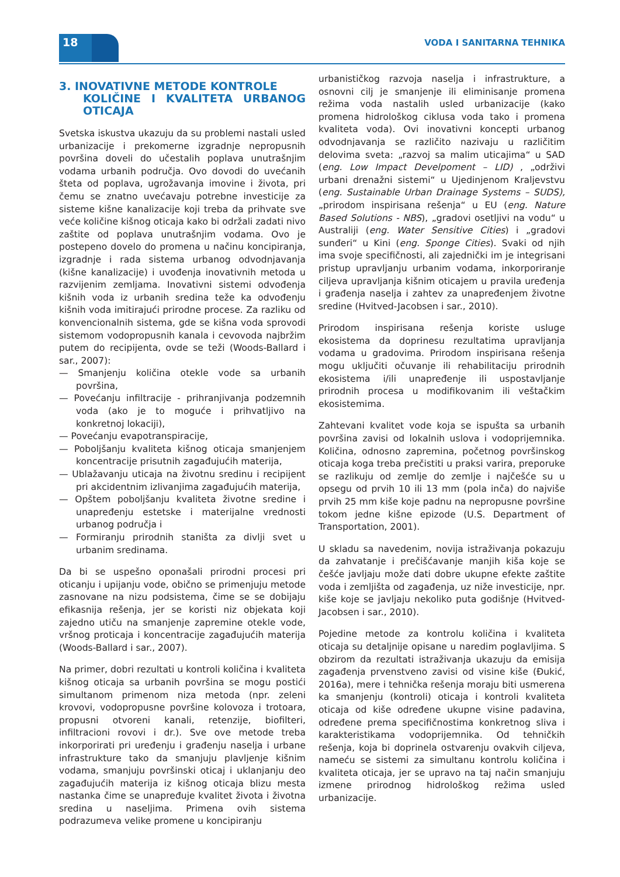18 VODA I SANITARNA TEHNIKA
3. INOVATIVNE METODE KONTROLE
KOLIČINE I KVALITETA URBANOG OTICAJA
Svetska iskustva ukazuju da su problemi nastali usled urbanizacije i prekomerne izgradnje nepropusnih površina doveli do učestalih poplava unutrašnjim vodama urbanih područja. Ovo dovodi do uvećanih šteta od poplava, ugrožavanja imovine i života, pri čemu se znatno uvećavaju potrebne investicije za sisteme kišne kanalizacije koji treba da prihvate sve veće količine kišnog oticaja kako bi održali zadati nivo zaštite od poplava unutrašnjim vodama. Ovo je postepeno dovelo do promena u načinu koncipiranja, izgradnje i rada sistema urbanog odvodnjavanja (kišne kanalizacije) i uvođenja inovativnih metoda u razvijenim zemljama. Inovativni sistemi odvođenja kišnih voda iz urbanih sredina teže ka odvođenju kišnih voda imitirajući prirodne procese. Za razliku od konvencionalnih sistema, gde se kišna voda sprovodi sistemom vodopropusnih kanala i cevovoda najbržim putem do recipijenta, ovde se teži (Woods-Ballard i sar., 2007):
— Smanjenju količina otekle vode sa urbanih površina,
— Povećanju infiltracije - prihranjivanja podzemnih voda (ako je to moguće i prihvatljivo na konkretnoj lokaciji),
— Povećanju evapotranspiracije,
— Poboljšanju kvaliteta kišnog oticaja smanjenjem koncentracije prisutnih zagađujućih materija,
— Ublažavanju uticaja na životnu sredinu i recipijent pri akcidentnim izlivanjima zagađujućih materija,
— Opštem poboljšanju kvaliteta životne sredine i unapređenju estetske i materijalne vrednosti urbanog područja i
— Formiranju prirodnih staništa za divlji svet u urbanim sredinama.
Da bi se uspešno oponašali prirodni procesi pri oticanju i upijanju vode, obično se primenjuju metode zasnovane na nizu podsistema, čime se se dobijaju efikasnija rešenja, jer se koristi niz objekata koji zajedno utiču na smanjenje zapremine otekle vode, vršnog proticaja i koncentracije zagađujućih materija (Woods-Ballard i sar., 2007).
Na primer, dobri rezultati u kontroli količina i kvaliteta kišnog oticaja sa urbanih površina se mogu postići simultanom primenom niza metoda (npr. zeleni krovovi, vodopropusne površine kolovoza i trotoara, propusni otvoreni kanali, retenzije, biofilteri, infiltracioni rovovi i dr.). Sve ove metode treba inkorporirati pri uređenju i građenju naselja i urbane infrastrukture tako da smanjuju plavljenje kišnim vodama, smanjuju površinski oticaj i uklanjanju deo zagađujućih materija iz kišnog oticaja blizu mesta nastanka čime se unapređuje kvalitet života i životna sredina u naseljima. Primena ovih sistema podrazumeva velike promene u koncipiranju
urbanističkog razvoja naselja i infrastrukture, a osnovni cilj je smanjenje ili eliminisanje promena režima voda nastalih usled urbanizacije (kako promena hidrološkog ciklusa voda tako i promena kvaliteta voda). Ovi inovativni koncepti urbanog odvodnjavanja se različito nazivaju u različitim delovima sveta: „razvoj sa malim uticajima“ u SAD (eng. Low Impact Develpoment – LID) , „održivi urbani drenažni sistemi“ u Ujedinjenom Kraljevstvu (eng. Sustainable Urban Drainage Systems – SUDS), „prirodom inspirisana rešenja“ u EU (eng. Nature Based Solutions - NBS), „gradovi osetljivi na vodu“ u Australiji (eng. Water Sensitive Cities) i „gradovi sunđeri“ u Kini (eng. Sponge Cities). Svaki od njih ima svoje specifičnosti, ali zajednički im je integrisani pristup upravljanju urbanim vodama, inkorporiranje ciljeva upravljanja kišnim oticajem u pravila uređenja i građenja naselja i zahtev za unapređenjem životne sredine (Hvitved-Jacobsen i sar., 2010).
Prirodom inspirisana rešenja koriste usluge ekosistema da doprinesu rezultatima upravljanja vodama u gradovima. Prirodom inspirisana rešenja mogu uključiti očuvanje ili rehabilitaciju prirodnih ekosistema i/ili unapređenje ili uspostavljanje prirodnih procesa u modifikovanim ili veštačkim ekosistemima.
Zahtevani kvalitet vode koja se ispušta sa urbanih površina zavisi od lokalnih uslova i vodoprijemnika. Količina, odnosno zapremina, početnog površinskog oticaja koga treba prečistiti u praksi varira, preporuke se razlikuju od zemlje do zemlje i najčešće su u opsegu od prvih 10 ili 13 mm (pola inča) do najviše prvih 25 mm kiše koje padnu na nepropusne površine tokom jedne kišne epizode (U.S. Department of Transportation, 2001).
U skladu sa navedenim, novija istraživanja pokazuju da zahvatanje i prečišćavanje manjih kiša koje se češće javljaju može dati dobre ukupne efekte zaštite voda i zemljišta od zagađenja, uz niže investicije, npr. kiše koje se javljaju nekoliko puta godišnje (Hvitved-Jacobsen i sar., 2010).
Pojedine metode za kontrolu količina i kvaliteta oticaja su detaljnije opisane u naredim poglavljima. S obzirom da rezultati istraživanja ukazuju da emisija zagađenja prvenstveno zavisi od visine kiše (Đukić, 2016a), mere i tehnička rešenja moraju biti usmerena ka smanjenju (kontroli) oticaja i kontroli kvaliteta oticaja od kiše određene ukupne visine padavina, određene prema specifičnostima konkretnog sliva i karakteristikama vodoprijemnika. Od tehničkih rešenja, koja bi doprinela ostvarenju ovakvih ciljeva, nameću se sistemi za simultanu kontrolu količina i kvaliteta oticaja, jer se upravo na taj način smanjuju izmene prirodnog hidrološkog režima usled urbanizacije.